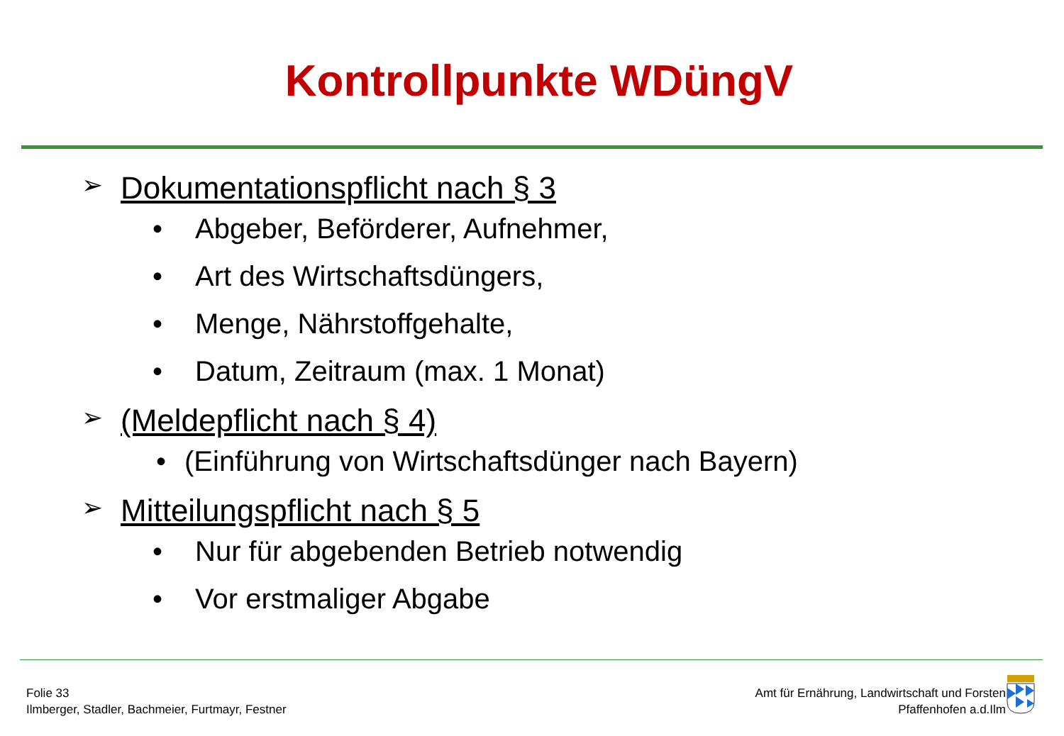Kontrollpunkte WDüngV
➢ Dokumentationspflicht nach § 3
• Abgeber, Beförderer, Aufnehmer,
• Art des Wirtschaftsdüngers,
• Menge, Nährstoffgehalte,
• Datum, Zeitraum (max. 1 Monat)
➢ (Meldepflicht nach § 4)
• (Einführung von Wirtschaftsdünger nach Bayern)
➢ Mitteilungspflicht nach § 5
• Nur für abgebenden Betrieb notwendig
• Vor erstmaliger Abgabe
Folie 33
Ilmberger, Stadler, Bachmeier, Furtmayr, Festner
Amt für Ernährung, Landwirtschaft und Forsten
Pfaffenhofen a.d.Ilm